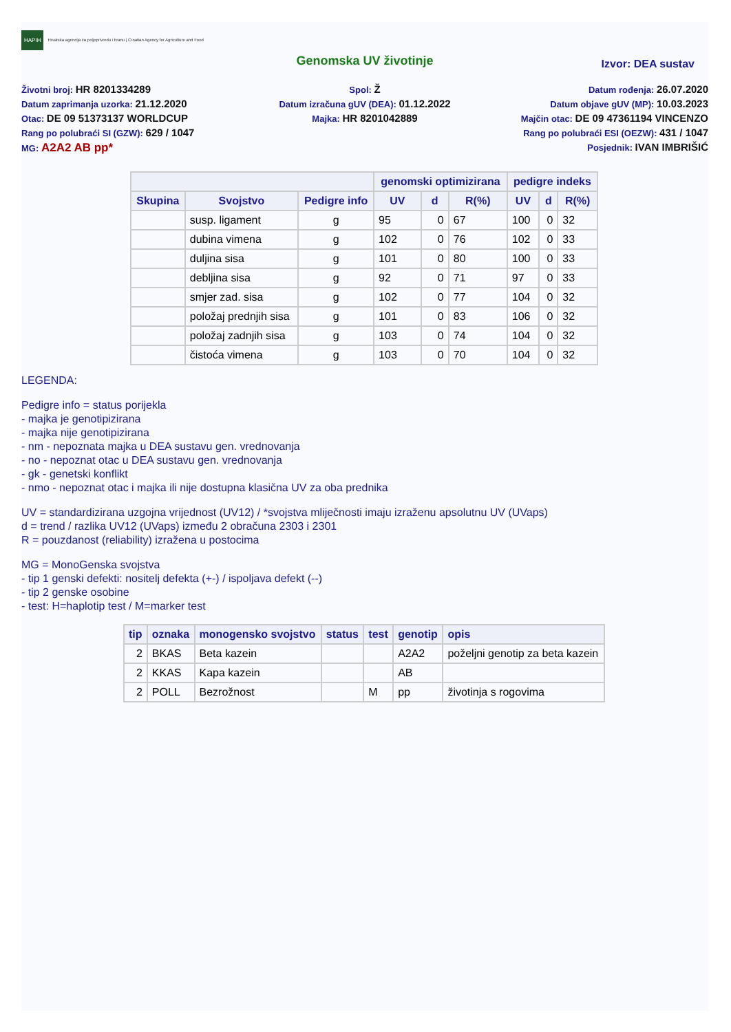HAPIH Hrvatska agencija za poljoprivredu i hranu | Croatian Agency for Agriculture and Food
Genomska UV životinje
Izvor: DEA sustav
Životni broj: HR 8201334289
Datum zaprimanja uzorka: 21.12.2020
Otac: DE 09 51373137 WORLDCUP
Rang po polubraći SI (GZW): 629 / 1047
MG: A2A2 AB pp*
Spol: Ž
Datum izračuna gUV (DEA): 01.12.2022
Majka: HR 8201042889
Datum rođenja: 26.07.2020
Datum objave gUV (MP): 10.03.2023
Majčin otac: DE 09 47361194 VINCENZO
Rang po polubraći ESI (OEZW): 431 / 1047
Posjednik: IVAN IMBRIŠIĆ
| | | | genomski optimizirana | | | pedigre indeks | | |
| --- | --- | --- | --- | --- | --- | --- | --- | --- |
| Skupina | Svojstvo | Pedigre info | UV | d | R(%) | UV | d | R(%) |
| | susp. ligament | g | 95 | 0 | 67 | 100 | 0 | 32 |
| | dubina vimena | g | 102 | 0 | 76 | 102 | 0 | 33 |
| | duljina sisa | g | 101 | 0 | 80 | 100 | 0 | 33 |
| | debljina sisa | g | 92 | 0 | 71 | 97 | 0 | 33 |
| | smjer zad. sisa | g | 102 | 0 | 77 | 104 | 0 | 32 |
| | položaj prednjih sisa | g | 101 | 0 | 83 | 106 | 0 | 32 |
| | položaj zadnjih sisa | g | 103 | 0 | 74 | 104 | 0 | 32 |
| | čistoća vimena | g | 103 | 0 | 70 | 104 | 0 | 32 |
LEGENDA:
Pedigre info = status porijekla
- majka je genotipizirana
- majka nije genotipizirana
- nm - nepoznata majka u DEA sustavu gen. vrednovanja
- no - nepoznat otac u DEA sustavu gen. vrednovanja
- gk - genetski konflikt
- nmo - nepoznat otac i majka ili nije dostupna klasična UV za oba prednika
UV = standardizirana uzgojna vrijednost (UV12) / *svojstva mliječnosti imaju izraženu apsolutnu UV (UVaps)
d = trend / razlika UV12 (UVaps) između 2 obračuna 2303 i 2301
R = pouzdanost (reliability) izražena u postocima
MG = MonoGenska svojstva
- tip 1 genski defekti: nositelj defekta (+-) / ispoljava defekt (--)
- tip 2 genske osobine
- test: H=haplotip test / M=marker test
| tip | oznaka | monogensko svojstvo | status | test | genotip | opis |
| --- | --- | --- | --- | --- | --- | --- |
| 2 | BKAS | Beta kazein | | | A2A2 | poželjni genotip za beta kazein |
| 2 | KKAS | Kapa kazein | | | AB | |
| 2 | POLL | Bezrožnost | | M | pp | životinja s rogovima |